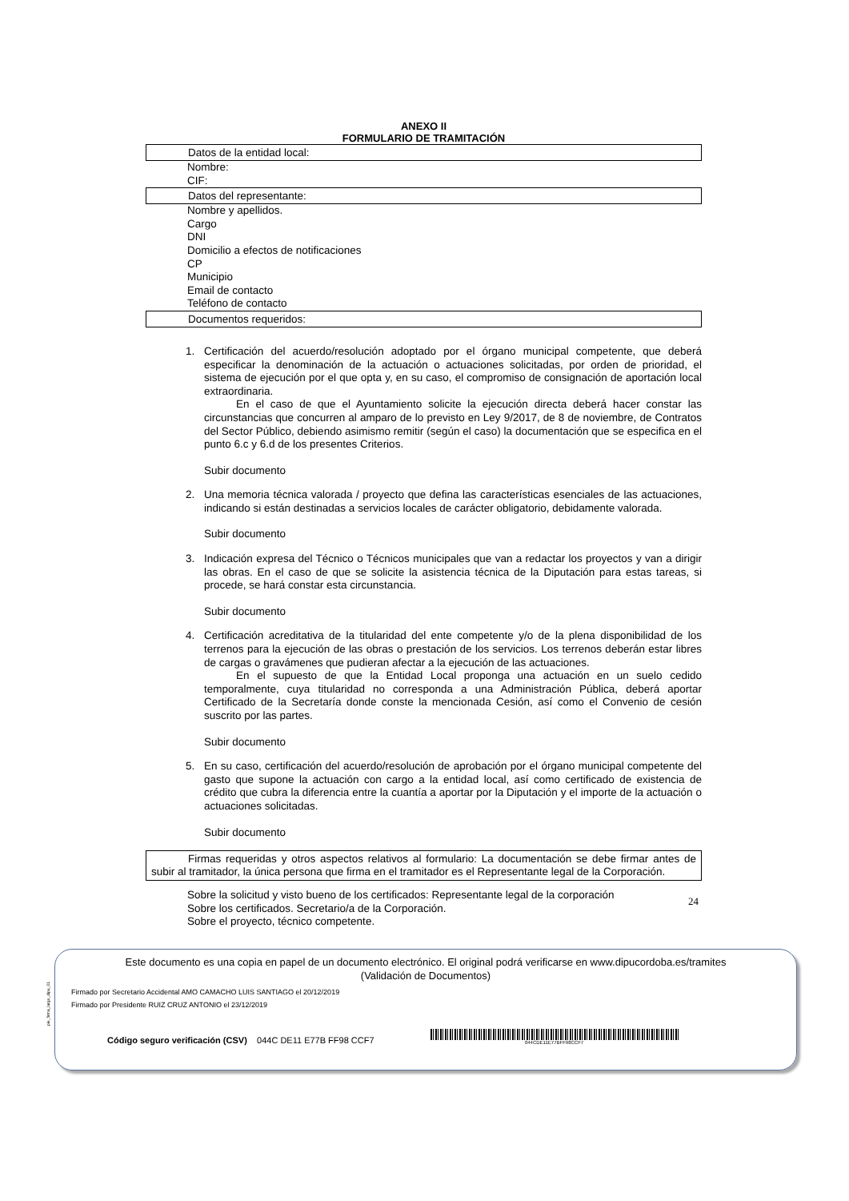ANEXO II
FORMULARIO DE TRAMITACIÓN
Datos de la entidad local:
Nombre:
CIF:
Datos del representante:
Nombre y apellidos.
Cargo
DNI
Domicilio a efectos de notificaciones
CP
Municipio
Email de contacto
Teléfono de contacto
Documentos requeridos:
1. Certificación del acuerdo/resolución adoptado por el órgano municipal competente, que deberá especificar la denominación de la actuación o actuaciones solicitadas, por orden de prioridad, el sistema de ejecución por el que opta y, en su caso, el compromiso de consignación de aportación local extraordinaria.
En el caso de que el Ayuntamiento solicite la ejecución directa deberá hacer constar las circunstancias que concurren al amparo de lo previsto en Ley 9/2017, de 8 de noviembre, de Contratos del Sector Público, debiendo asimismo remitir (según el caso) la documentación que se especifica en el punto 6.c y 6.d de los presentes Criterios.
Subir documento
2. Una memoria técnica valorada / proyecto que defina las características esenciales de las actuaciones, indicando si están destinadas a servicios locales de carácter obligatorio, debidamente valorada.
Subir documento
3. Indicación expresa del Técnico o Técnicos municipales que van a redactar los proyectos y van a dirigir las obras. En el caso de que se solicite la asistencia técnica de la Diputación para estas tareas, si procede, se hará constar esta circunstancia.
Subir documento
4. Certificación acreditativa de la titularidad del ente competente y/o de la plena disponibilidad de los terrenos para la ejecución de las obras o prestación de los servicios. Los terrenos deberán estar libres de cargas o gravámenes que pudieran afectar a la ejecución de las actuaciones.
En el supuesto de que la Entidad Local proponga una actuación en un suelo cedido temporalmente, cuya titularidad no corresponda a una Administración Pública, deberá aportar Certificado de la Secretaría donde conste la mencionada Cesión, así como el Convenio de cesión suscrito por las partes.
Subir documento
5. En su caso, certificación del acuerdo/resolución de aprobación por el órgano municipal competente del gasto que supone la actuación con cargo a la entidad local, así como certificado de existencia de crédito que cubra la diferencia entre la cuantía a aportar por la Diputación y el importe de la actuación o actuaciones solicitadas.
Subir documento
Firmas requeridas y otros aspectos relativos al formulario: La documentación se debe firmar antes de subir al tramitador, la única persona que firma en el tramitador es el Representante legal de la Corporación.
Sobre la solicitud y visto bueno de los certificados: Representante legal de la corporación
Sobre los certificados. Secretario/a de la Corporación.
Sobre el proyecto, técnico competente.
24
pie_firma_largo_dipu_01
Este documento es una copia en papel de un documento electrónico. El original podrá verificarse en www.dipucordoba.es/tramites
(Validación de Documentos)
Firmado por Secretario Accidental AMO CAMACHO LUIS SANTIAGO el 20/12/2019
Firmado por Presidente RUIZ CRUZ ANTONIO el 23/12/2019
Código seguro verificación (CSV) 044C DE11 E77B FF98 CCF7
044CDE11E77BFF98CCF7